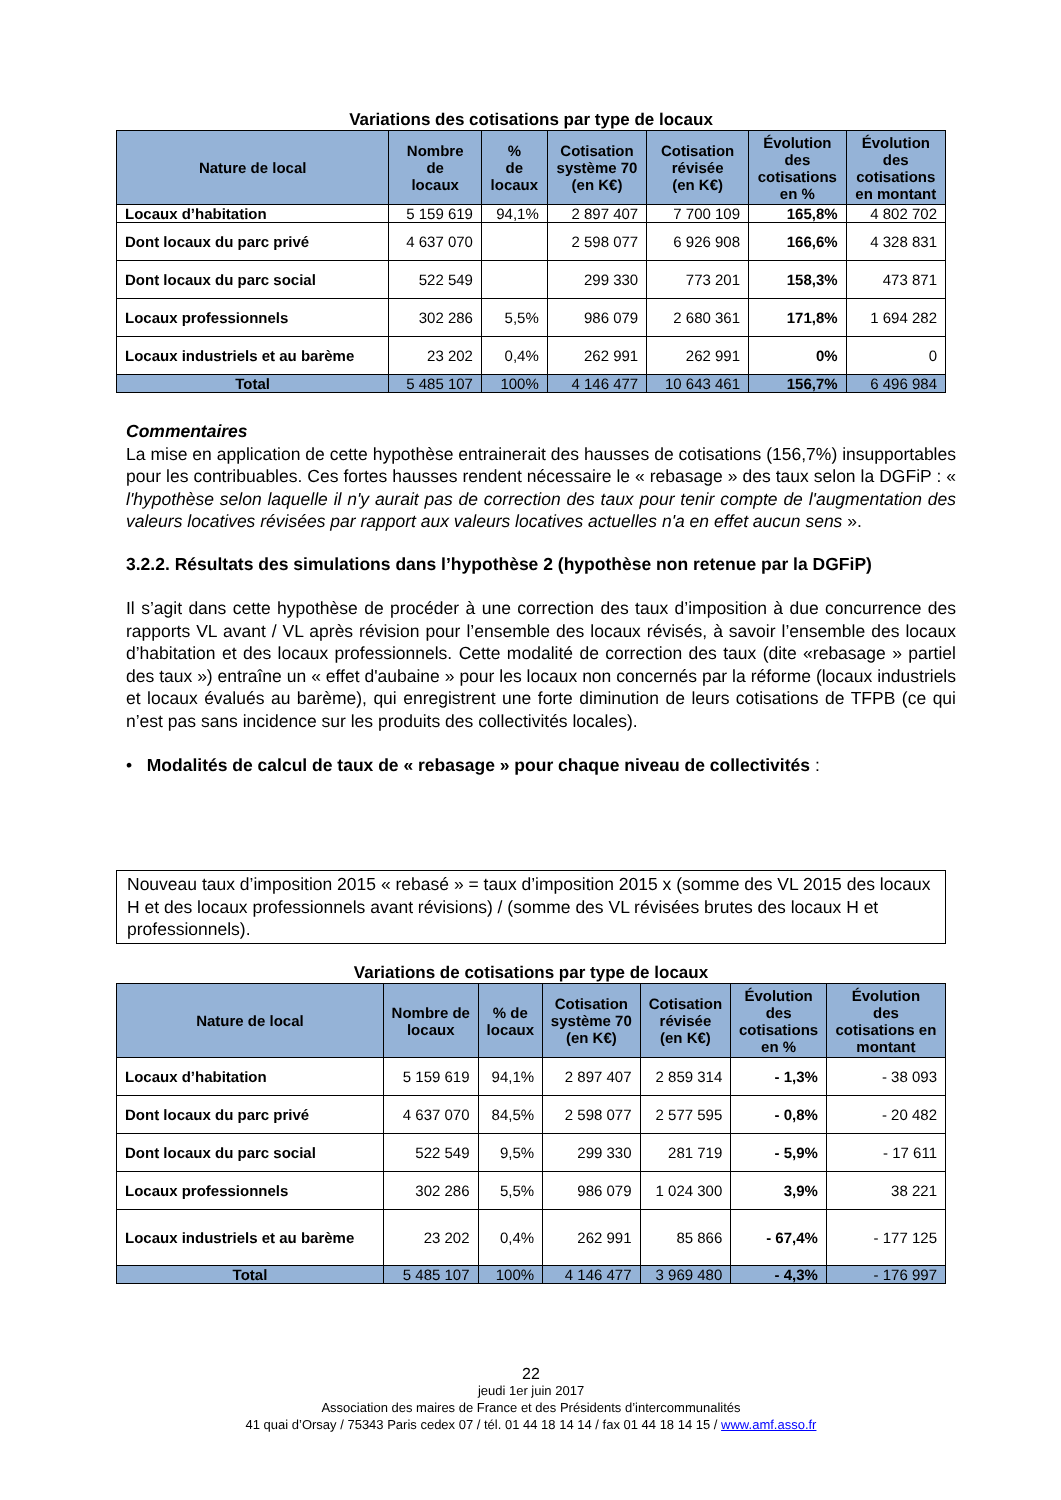Variations des cotisations par type de locaux
| Nature de local | Nombre de locaux | % de locaux | Cotisation système 70 (en K€) | Cotisation révisée (en K€) | Évolution des cotisations en % | Évolution des cotisations en montant |
| --- | --- | --- | --- | --- | --- | --- |
| Locaux d’habitation | 5 159 619 | 94,1% | 2 897 407 | 7 700 109 | 165,8% | 4 802 702 |
| Dont locaux du parc privé | 4 637 070 | | 2 598 077 | 6 926 908 | 166,6% | 4 328 831 |
| Dont locaux du parc social | 522 549 | | 299 330 | 773 201 | 158,3% | 473 871 |
| Locaux professionnels | 302 286 | 5,5% | 986 079 | 2 680 361 | 171,8% | 1 694 282 |
| Locaux industriels et au barème | 23 202 | 0,4% | 262 991 | 262 991 | 0% | 0 |
| Total | 5 485 107 | 100% | 4 146 477 | 10 643 461 | 156,7% | 6 496 984 |
Commentaires
La mise en application de cette hypothèse entrainerait des hausses de cotisations (156,7%) insupportables pour les contribuables. Ces fortes hausses rendent nécessaire le « rebasage » des taux selon la DGFiP : « l'hypothèse selon laquelle il n'y aurait pas de correction des taux pour tenir compte de l'augmentation des valeurs locatives révisées par rapport aux valeurs locatives actuelles n'a en effet aucun sens ».
3.2.2. Résultats des simulations dans l’hypothèse 2 (hypothèse non retenue par la DGFiP)
Il s’agit dans cette hypothèse de procéder à une correction des taux d’imposition à due concurrence des rapports VL avant / VL après révision pour l’ensemble des locaux révisés, à savoir l’ensemble des locaux d’habitation et des locaux professionnels. Cette modalité de correction des taux (dite «rebasage » partiel des taux ») entraîne un « effet d'aubaine » pour les locaux non concernés par la réforme (locaux industriels et locaux évalués au barème), qui enregistrent une forte diminution de leurs cotisations de TFPB (ce qui n’est pas sans incidence sur les produits des collectivités locales).
• Modalités de calcul de taux de « rebasage » pour chaque niveau de collectivités :
Nouveau taux d’imposition 2015 « rebasé » = taux d’imposition 2015 x (somme des VL 2015 des locaux H et des locaux professionnels avant révisions) / (somme des VL révisées brutes des locaux H et professionnels).
Variations de cotisations par type de locaux
| Nature de local | Nombre de locaux | % de locaux | Cotisation système 70 (en K€) | Cotisation révisée (en K€) | Évolution des cotisations en % | Évolution des cotisations en montant |
| --- | --- | --- | --- | --- | --- | --- |
| Locaux d’habitation | 5 159 619 | 94,1% | 2 897 407 | 2 859 314 | - 1,3% | - 38 093 |
| Dont locaux du parc privé | 4 637 070 | 84,5% | 2 598 077 | 2 577 595 | - 0,8% | - 20 482 |
| Dont locaux du parc social | 522 549 | 9,5% | 299 330 | 281 719 | - 5,9% | - 17 611 |
| Locaux professionnels | 302 286 | 5,5% | 986 079 | 1 024 300 | 3,9% | 38 221 |
| Locaux industriels et au barème | 23 202 | 0,4% | 262 991 | 85 866 | - 67,4% | - 177 125 |
| Total | 5 485 107 | 100% | 4 146 477 | 3 969 480 | - 4,3% | - 176 997 |
22
jeudi 1er juin 2017
Association des maires de France et des Présidents d’intercommunalités
41 quai d’Orsay / 75343 Paris cedex 07 / tél. 01 44 18 14 14 / fax 01 44 18 14 15 / www.amf.asso.fr